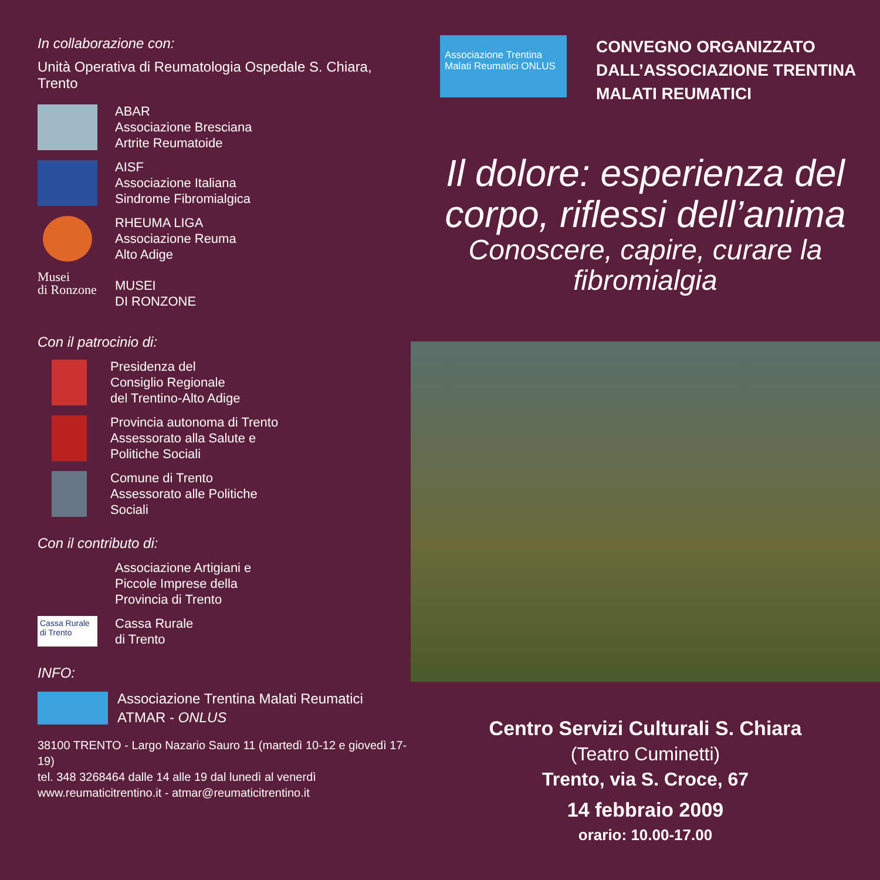In collaborazione con:
Unità Operativa di Reumatologia Ospedale S. Chiara, Trento
ABAR
Associazione Bresciana
Artrite Reumatoide
AISF
Associazione Italiana
Sindrome Fibromialgica
RHEUMA LIGA
Associazione Reuma
Alto Adige
Musei
di Ronzone
MUSEI
DI RONZONE
Con il patrocinio di:
Presidenza del
Consiglio Regionale
del Trentino-Alto Adige
Provincia autonoma di Trento
Assessorato alla Salute e
Politiche Sociali
Comune di Trento
Assessorato alle Politiche
Sociali
Con il contributo di:
Associazione Artigiani e
Piccole Imprese della
Provincia di Trento
Cassa Rurale di Trento
Cassa Rurale
di Trento
INFO:
Associazione Trentina Malati Reumatici
ATMAR - ONLUS
38100 TRENTO - Largo Nazario Sauro 11 (martedì 10-12 e giovedì 17-19)
tel. 348 3268464 dalle 14 alle 19 dal lunedì al venerdì
www.reumaticitrentino.it - atmar@reumaticitrentino.it
Associazione Trentina Malati Reumatici ONLUS
CONVEGNO ORGANIZZATO
DALL’ASSOCIAZIONE TRENTINA
MALATI REUMATICI
Il dolore: esperienza del corpo, riflessi dell’anima
Conoscere, capire, curare la fibromialgia
Centro Servizi Culturali S. Chiara
(Teatro Cuminetti)
Trento, via S. Croce, 67
14 febbraio 2009
orario: 10.00-17.00